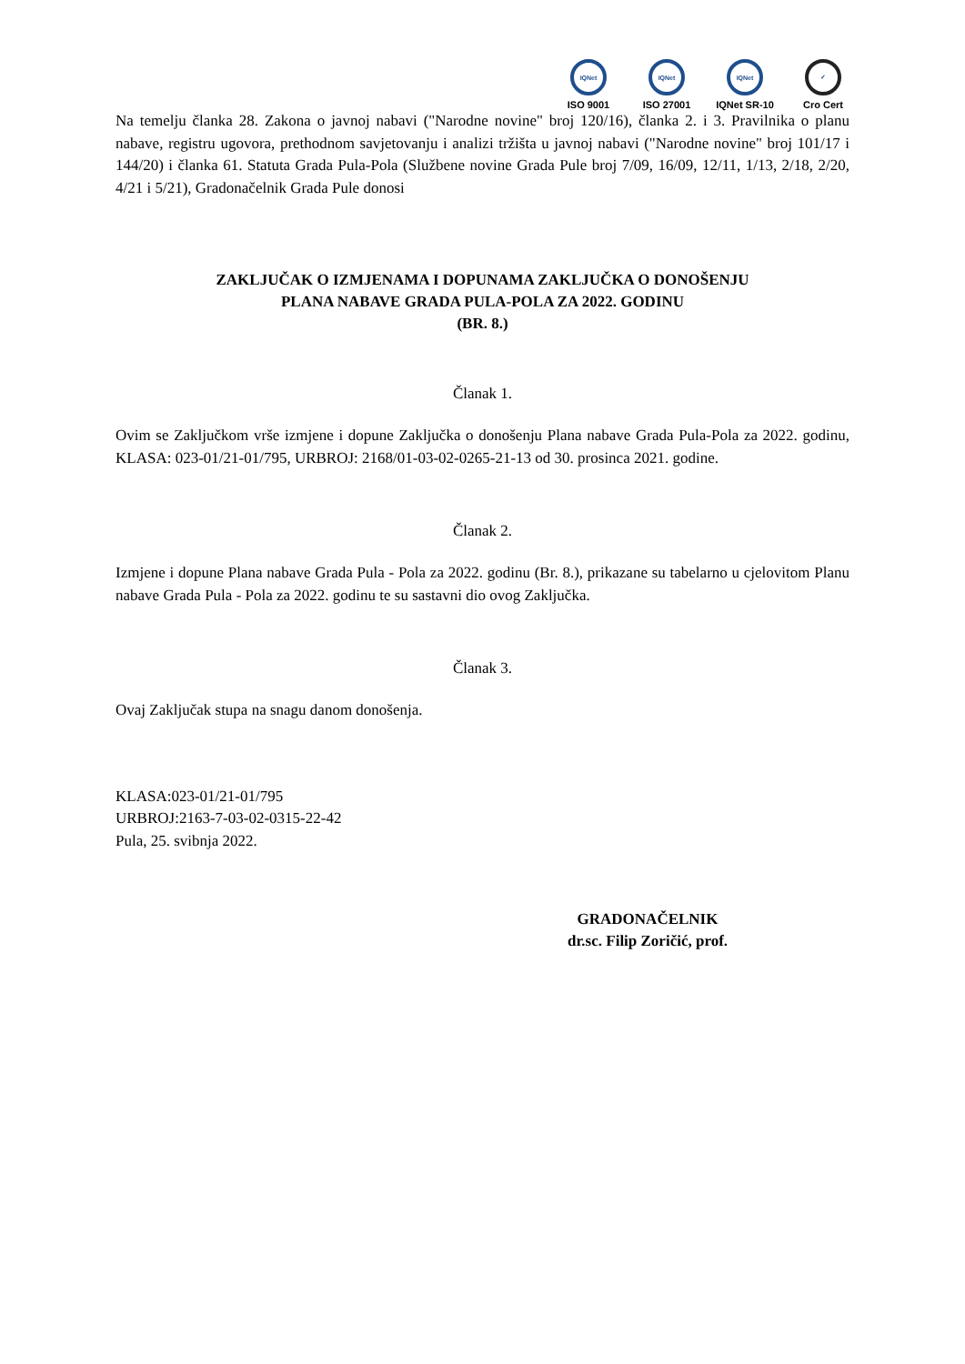IQNet
ISO 9001
IQNet
ISO 27001
IQNet
IQNet SR-10
✓
Cro Cert
Na temelju članka 28. Zakona o javnoj nabavi ("Narodne novine" broj 120/16), članka 2. i 3. Pravilnika o planu nabave, registru ugovora, prethodnom savjetovanju i analizi tržišta u javnoj nabavi ("Narodne novine" broj 101/17 i 144/20) i članka 61. Statuta Grada Pula-Pola (Službene novine Grada Pule broj 7/09, 16/09, 12/11, 1/13, 2/18, 2/20, 4/21 i 5/21), Gradonačelnik Grada Pule donosi
ZAKLJUČAK O IZMJENAMA I DOPUNAMA ZAKLJUČKA O DONOŠENJU
PLANA NABAVE GRADA PULA-POLA ZA 2022. GODINU
(BR. 8.)
Članak 1.
Ovim se Zaključkom vrše izmjene i dopune Zaključka o donošenju Plana nabave Grada Pula-Pola za 2022. godinu, KLASA: 023-01/21-01/795, URBROJ: 2168/01-03-02-0265-21-13 od 30. prosinca 2021. godine.
Članak 2.
Izmjene i dopune Plana nabave Grada Pula - Pola za 2022. godinu (Br. 8.), prikazane su tabelarno u cjelovitom Planu nabave Grada Pula - Pola za 2022. godinu te su sastavni dio ovog Zaključka.
Članak 3.
Ovaj Zaključak stupa na snagu danom donošenja.
KLASA:023-01/21-01/795
URBROJ:2163-7-03-02-0315-22-42
Pula, 25. svibnja 2022.
GRADONAČELNIK
dr.sc. Filip Zoričić, prof.